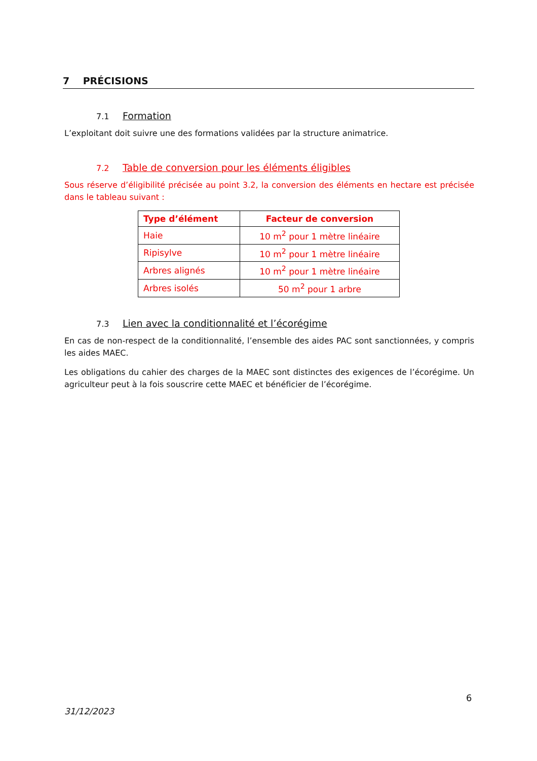7 PRÉCISIONS
7.1 Formation
L’exploitant doit suivre une des formations validées par la structure animatrice.
7.2 Table de conversion pour les éléments éligibles
Sous réserve d’éligibilité précisée au point 3.2, la conversion des éléments en hectare est précisée dans le tableau suivant :
| Type d’élément | Facteur de conversion |
| --- | --- |
| Haie | 10 m<sup>2</sup> pour 1 mètre linéaire |
| Ripisylve | 10 m<sup>2</sup> pour 1 mètre linéaire |
| Arbres alignés | 10 m<sup>2</sup> pour 1 mètre linéaire |
| Arbres isolés | 50 m<sup>2</sup> pour 1 arbre |
7.3 Lien avec la conditionnalité et l’écorégime
En cas de non-respect de la conditionnalité, l’ensemble des aides PAC sont sanctionnées, y compris les aides MAEC.
Les obligations du cahier des charges de la MAEC sont distinctes des exigences de l’écorégime. Un agriculteur peut à la fois souscrire cette MAEC et bénéficier de l’écorégime.
6
31/12/2023